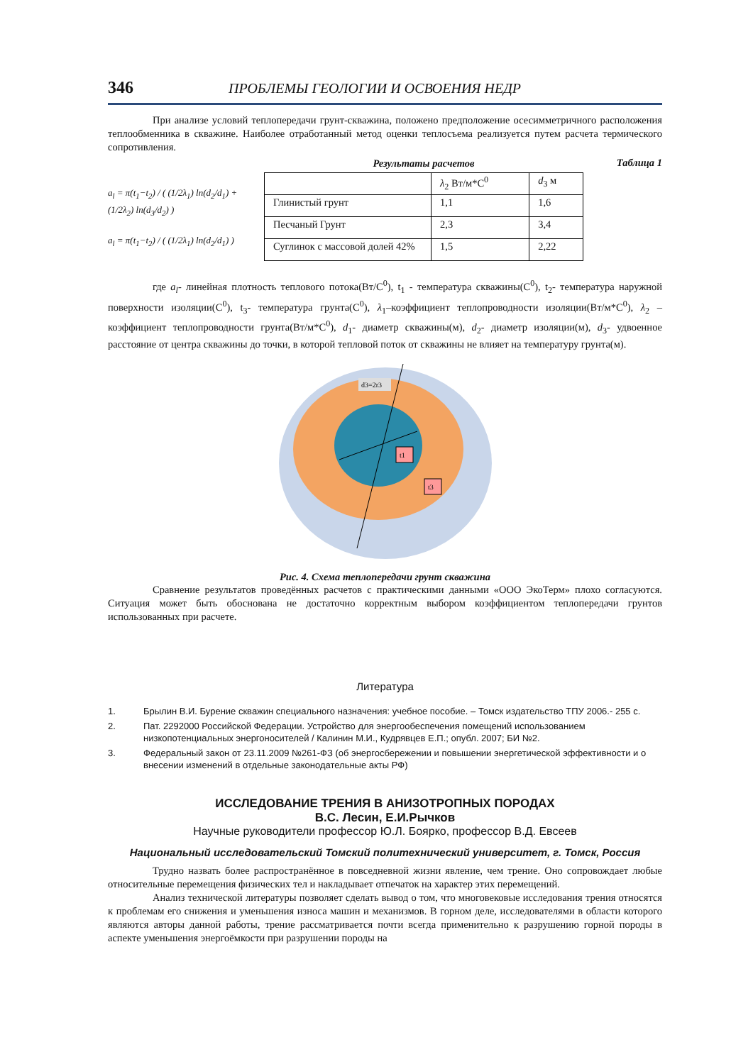346 ПРОБЛЕМЫ ГЕОЛОГИИ И ОСВОЕНИЯ НЕДР
При анализе условий теплопередачи грунт-скважина, положено предположение осесимметричного расположения теплообменника в скважине. Наиболее отработанный метод оценки теплосъема реализуется путем расчета термического сопротивления.
Таблица 1
a<sub>l</sub> = π(t<sub>1</sub>−t<sub>2</sub>) / ( (1/2λ<sub>1</sub>) ln(d<sub>2</sub>/d<sub>1</sub>) + (1/2λ<sub>2</sub>) ln(d<sub>3</sub>/d<sub>2</sub>) )
a<sub>l</sub> = π(t<sub>1</sub>−t<sub>2</sub>) / ( (1/2λ<sub>1</sub>) ln(d<sub>2</sub>/d<sub>1</sub>) )
Результаты расчетов
| | λ<sub>2</sub> Вт/м*С<sup>0</sup> | d<sub>3</sub> м |
| Глинистый грунт | 1,1 | 1,6 |
| Песчаный Грунт | 2,3 | 3,4 |
| Суглинок с массовой долей 42% | 1,5 | 2,22 |
где a<sub>l</sub>- линейная плотность теплового потока(Вт/С<sup>0</sup>), t<sub>1</sub> - температура скважины(С<sup>0</sup>), t<sub>2</sub>- температура наружной поверхности изоляции(С<sup>0</sup>), t<sub>3</sub>- температура грунта(С<sup>0</sup>), λ<sub>1</sub>–коэффициент теплопроводности изоляции(Вт/м*С<sup>0</sup>), λ<sub>2</sub> –коэффициент теплопроводности грунта(Вт/м*С<sup>0</sup>), d<sub>1</sub>- диаметр скважины(м), d<sub>2</sub>- диаметр изоляции(м), d<sub>3</sub>- удвоенное расстояние от центра скважины до точки, в которой тепловой поток от скважины не влияет на температуру грунта(м).
d3=2r3
t1
t3
Рис. 4. Схема теплопередачи грунт скважина
Сравнение результатов проведённых расчетов с практическими данными «ООО ЭкоТерм» плохо согласуются. Ситуация может быть обоснована не достаточно корректным выбором коэффициентом теплопередачи грунтов использованных при расчете.
Литература
1. Брылин В.И. Бурение скважин специального назначения: учебное пособие. – Томск издательство ТПУ 2006.- 255 с.
2. Пат. 2292000 Российской Федерации. Устройство для энергообеспечения помещений использованием низкопотенциальных энергоносителей / Калинин М.И., Кудрявцев Е.П.; опубл. 2007; БИ №2.
3. Федеральный закон от 23.11.2009 №261-ФЗ (об энергосбережении и повышении энергетической эффективности и о внесении изменений в отдельные законодательные акты РФ)
ИССЛЕДОВАНИЕ ТРЕНИЯ В АНИЗОТРОПНЫХ ПОРОДАХ
В.С. Лесин, Е.И.Рычков
Научные руководители профессор Ю.Л. Боярко, профессор В.Д. Евсеев
Национальный исследовательский Томский политехнический университет, г. Томск, Россия
Трудно назвать более распространённое в повседневной жизни явление, чем трение. Оно сопровождает любые относительные перемещения физических тел и накладывает отпечаток на характер этих перемещений.
Анализ технической литературы позволяет сделать вывод о том, что многовековые исследования трения относятся к проблемам его снижения и уменьшения износа машин и механизмов. В горном деле, исследователями в области которого являются авторы данной работы, трение рассматривается почти всегда применительно к разрушению горной породы в аспекте уменьшения энергоёмкости при разрушении породы на